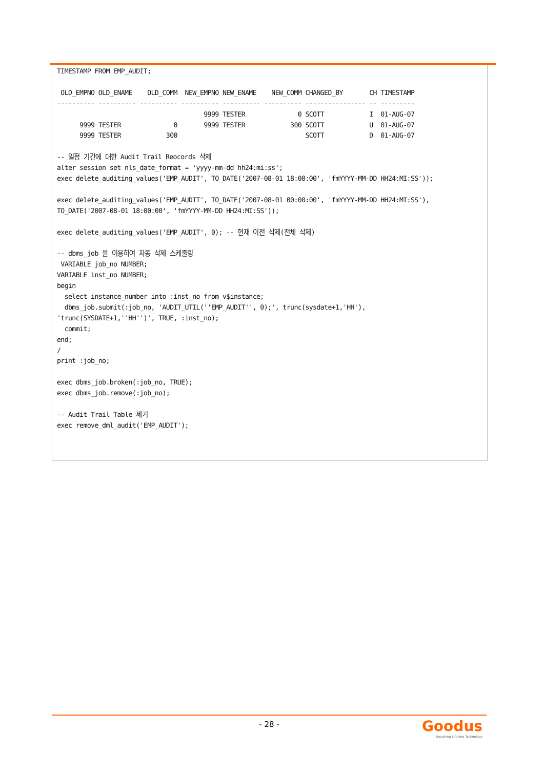TIMESTAMP FROM EMP_AUDIT;

 OLD_EMPNO OLD_ENAME    OLD_COMM  NEW_EMPNO NEW_ENAME    NEW_COMM CHANGED_BY       CH TIMESTAMP
---------- ---------- ---------- ---------- ---------- ---------- ---------------- -- ---------
                                       9999 TESTER              0 SCOTT            I  01-AUG-07
      9999 TESTER              0       9999 TESTER            300 SCOTT            U  01-AUG-07
      9999 TESTER            300                                  SCOTT            D  01-AUG-07

-- 일정 기간에 대한 Audit Trail Reocords 삭제
alter session set nls_date_format = 'yyyy-mm-dd hh24:mi:ss';
exec delete_auditing_values('EMP_AUDIT', TO_DATE('2007-08-01 18:00:00', 'fmYYYY-MM-DD HH24:MI:SS'));

exec delete_auditing_values('EMP_AUDIT', TO_DATE('2007-08-01 00:00:00', 'fmYYYY-MM-DD HH24:MI:SS'),
TO_DATE('2007-08-01 18:00:00', 'fmYYYY-MM-DD HH24:MI:SS'));

exec delete_auditing_values('EMP_AUDIT', 0); -- 현재 이전 삭제(전체 삭제)

-- dbms_job 을 이용하여 자동 삭제 스케줄링
 VARIABLE job_no NUMBER;
VARIABLE inst_no NUMBER;
begin
  select instance_number into :inst_no from v$instance;
  dbms_job.submit(:job_no, 'AUDIT_UTIL(''EMP_AUDIT'', 0);', trunc(sysdate+1,'HH'),
'trunc(SYSDATE+1,''HH'')', TRUE, :inst_no);
  commit;
end;
/
print :job_no;

exec dbms_job.broken(:job_no, TRUE);
exec dbms_job.remove(:job_no);

-- Audit Trail Table 제거
exec remove_dml_audit('EMP_AUDIT');
- 28 -
Goodus
Breathing Life into Technology